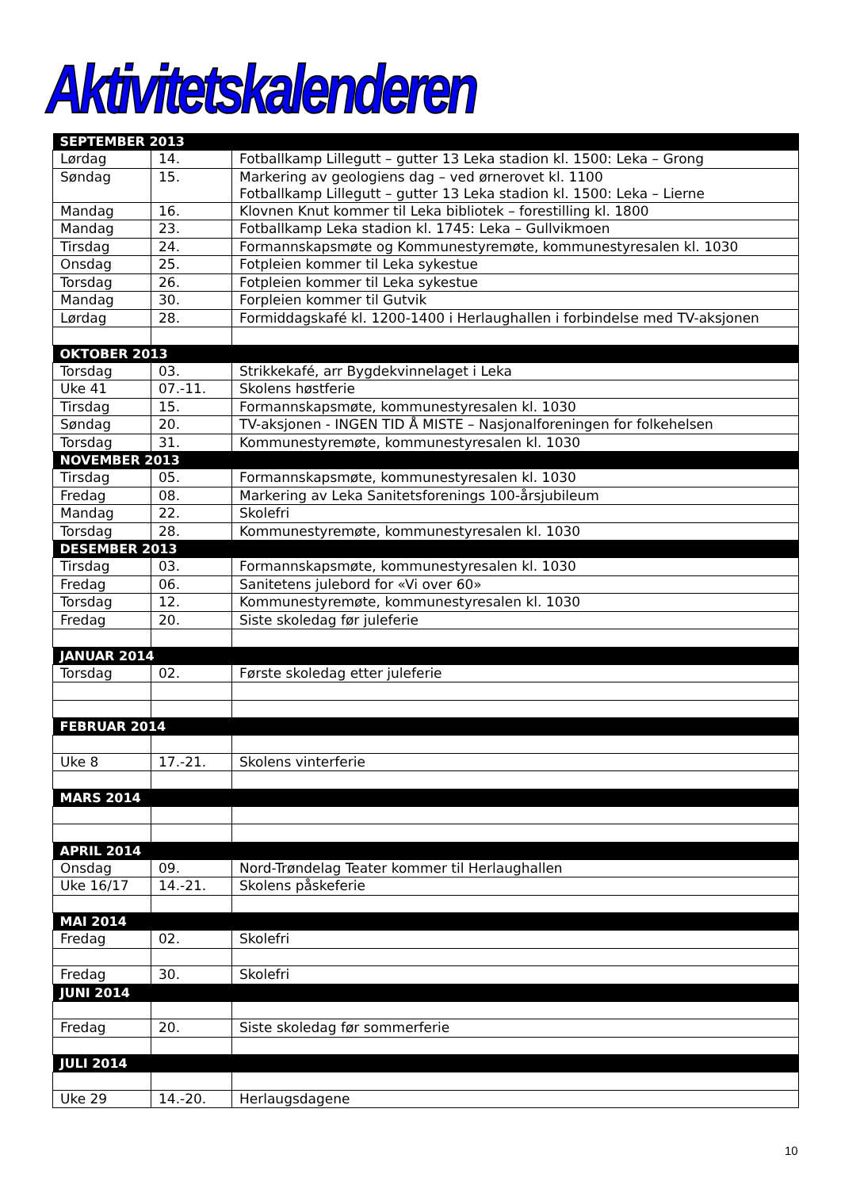Aktivitetskalenderen
| SEPTEMBER 2013 | | |
| --- | --- | --- |
| Lørdag | 14. | Fotballkamp Lillegutt – gutter 13 Leka stadion kl. 1500: Leka – Grong |
| Søndag | 15. | Markering av geologiens dag – ved ørnerovet kl. 1100 Fotballkamp Lillegutt – gutter 13 Leka stadion kl. 1500: Leka – Lierne |
| Mandag | 16. | Klovnen Knut kommer til Leka bibliotek – forestilling kl. 1800 |
| Mandag | 23. | Fotballkamp Leka stadion kl. 1745: Leka – Gullvikmoen |
| Tirsdag | 24. | Formannskapsmøte og Kommunestyremøte, kommunestyresalen kl. 1030 |
| Onsdag | 25. | Fotpleien kommer til Leka sykestue |
| Torsdag | 26. | Fotpleien kommer til Leka sykestue |
| Mandag | 30. | Forpleien kommer til Gutvik |
| Lørdag | 28. | Formiddagskafé kl. 1200-1400 i Herlaughallen i forbindelse med TV-aksjonen |
| OKTOBER 2013 | | |
| Torsdag | 03. | Strikkekafé, arr Bygdekvinnelaget i Leka |
| Uke 41 | 07.-11. | Skolens høstferie |
| Tirsdag | 15. | Formannskapsmøte, kommunestyresalen kl. 1030 |
| Søndag | 20. | TV-aksjonen - INGEN TID Å MISTE – Nasjonalforeningen for folkehelsen |
| Torsdag | 31. | Kommunestyremøte, kommunestyresalen kl. 1030 |
| NOVEMBER 2013 | | |
| Tirsdag | 05. | Formannskapsmøte, kommunestyresalen kl. 1030 |
| Fredag | 08. | Markering av Leka Sanitetsforenings 100-årsjubileum |
| Mandag | 22. | Skolefri |
| Torsdag | 28. | Kommunestyremøte, kommunestyresalen kl. 1030 |
| DESEMBER 2013 | | |
| Tirsdag | 03. | Formannskapsmøte, kommunestyresalen kl. 1030 |
| Fredag | 06. | Sanitetens julebord for «Vi over 60» |
| Torsdag | 12. | Kommunestyremøte, kommunestyresalen kl. 1030 |
| Fredag | 20. | Siste skoledag før juleferie |
| JANUAR 2014 | | |
| Torsdag | 02. | Første skoledag etter juleferie |
| FEBRUAR 2014 | | |
| Uke 8 | 17.-21. | Skolens vinterferie |
| MARS 2014 | | |
| APRIL 2014 | | |
| Onsdag | 09. | Nord-Trøndelag Teater kommer til Herlaughallen |
| Uke 16/17 | 14.-21. | Skolens påskeferie |
| MAI 2014 | | |
| Fredag | 02. | Skolefri |
| Fredag | 30. | Skolefri |
| JUNI 2014 | | |
| Fredag | 20. | Siste skoledag før sommerferie |
| JULI 2014 | | |
| Uke 29 | 14.-20. | Herlaugsdagene |
10